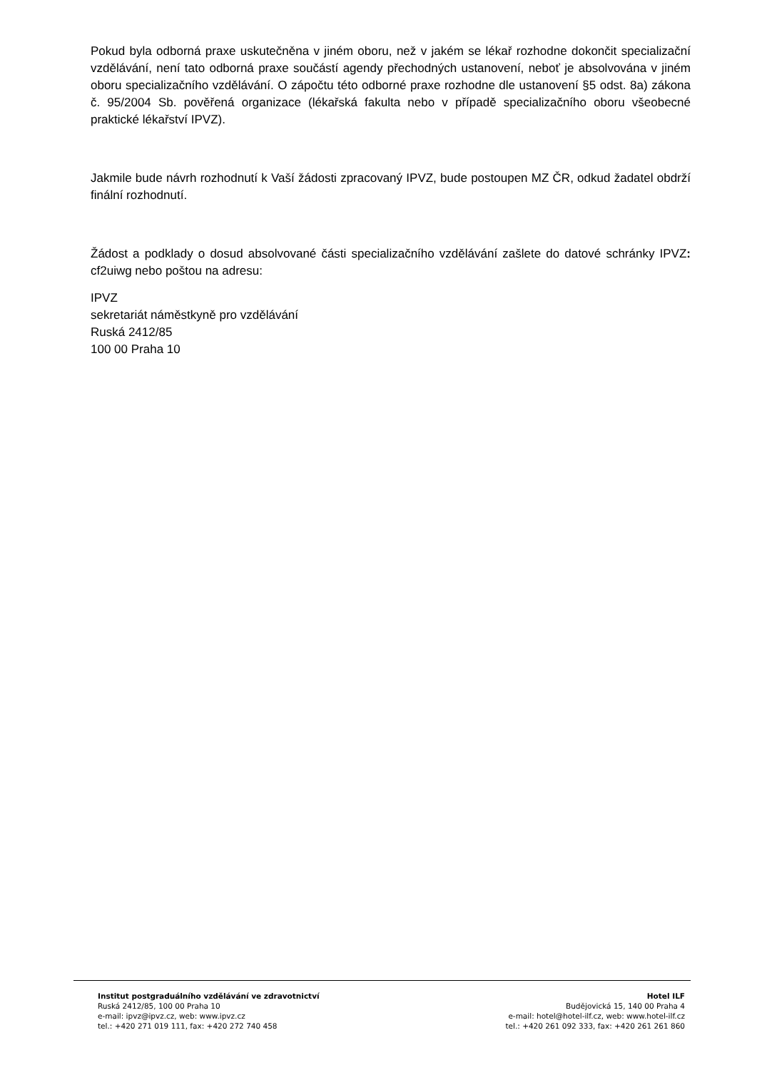Pokud byla odborná praxe uskutečněna v jiném oboru, než v jakém se lékař rozhodne dokončit specializační vzdělávání, není tato odborná praxe součástí agendy přechodných ustanovení, neboť je absolvována v jiném oboru specializačního vzdělávání. O zápočtu této odborné praxe rozhodne dle ustanovení §5 odst. 8a) zákona č. 95/2004 Sb. pověřená organizace (lékařská fakulta nebo v případě specializačního oboru všeobecné praktické lékařství IPVZ).
Jakmile bude návrh rozhodnutí k Vaší žádosti zpracovaný IPVZ, bude postoupen MZ ČR, odkud žadatel obdrží finální rozhodnutí.
Žádost a podklady o dosud absolvované části specializačního vzdělávání zašlete do datové schránky IPVZ: cf2uiwg nebo poštou na adresu:
IPVZ
sekretariát náměstkyně pro vzdělávání
Ruská 2412/85
100 00 Praha 10
Institut postgraduálního vzdělávání ve zdravotnictví
Ruská 2412/85, 100 00 Praha 10
e-mail: ipvz@ipvz.cz, web: www.ipvz.cz
tel.: +420 271 019 111, fax: +420 272 740 458
Hotel ILF
Budějovická 15, 140 00 Praha 4
e-mail: hotel@hotel-ilf.cz, web: www.hotel-ilf.cz
tel.: +420 261 092 333, fax: +420 261 261 860